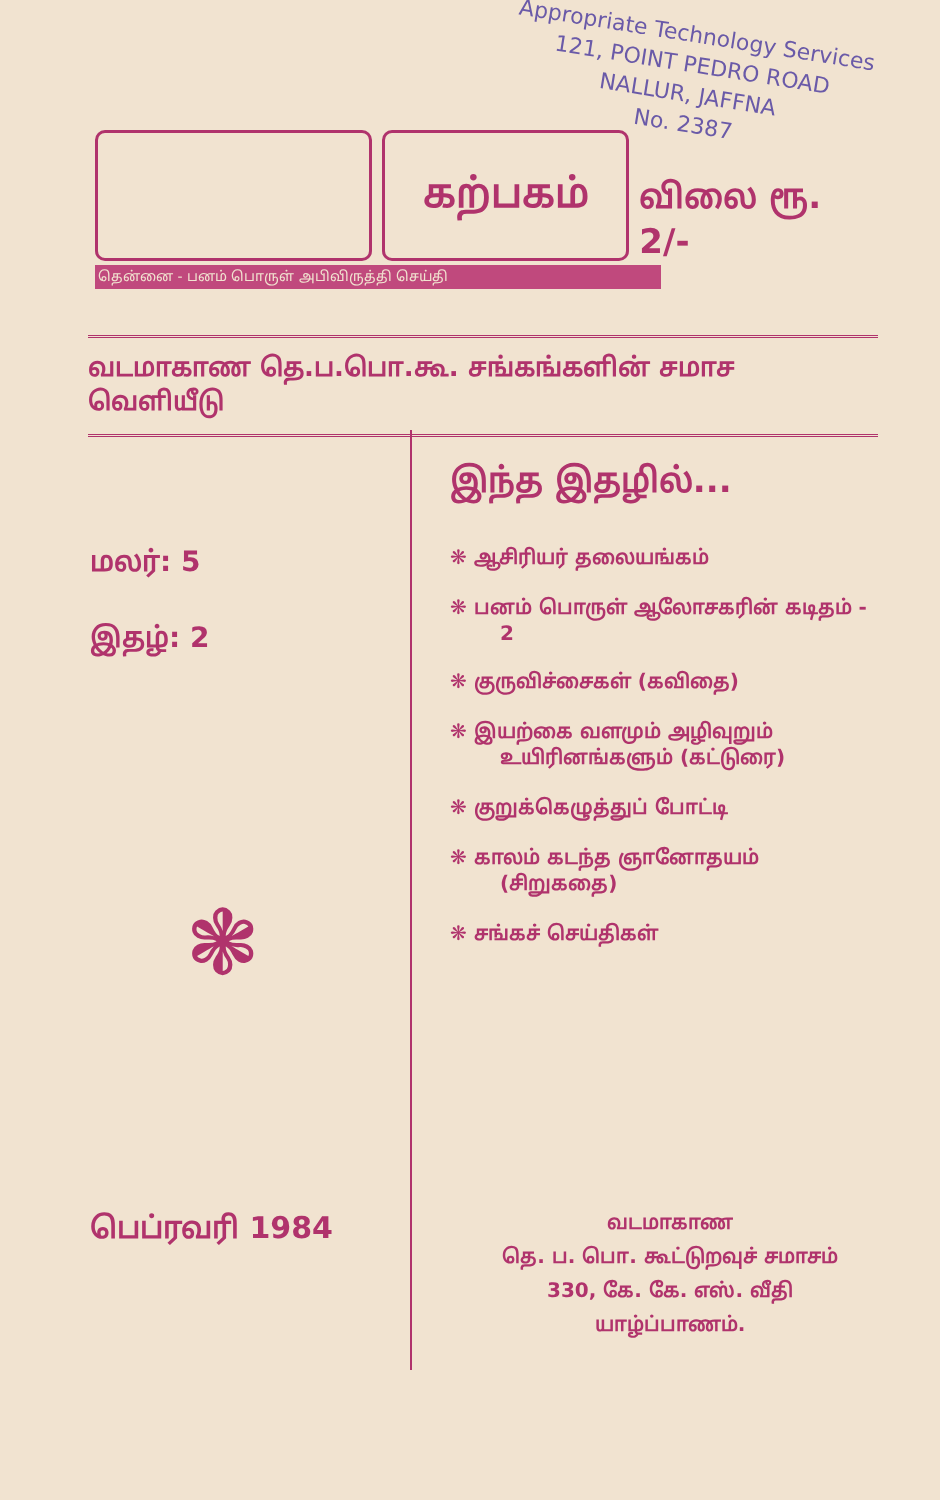Appropriate Technology Services
121, POINT PEDRO ROAD
NALLUR, JAFFNA
No. 2387
கற்பகம்
விலை ரூ. 2/-
தென்னை - பனம் பொருள் அபிவிருத்தி செய்தி
வடமாகாண தெ.ப.பொ.கூ. சங்கங்களின் சமாச வெளியீடு
மலர்: 5
இதழ்: 2
இந்த இதழில்...
❋ ஆசிரியர் தலையங்கம்
❋ பனம் பொருள் ஆலோசகரின் கடிதம் - 2
❋ குருவிச்சைகள் (கவிதை)
❋ இயற்கை வளமும் அழிவுறும் உயிரினங்களும் (கட்டுரை)
❋ குறுக்கெழுத்துப் போட்டி
❋ காலம் கடந்த ஞானோதயம் (சிறுகதை)
❋ சங்கச் செய்திகள்
❃
பெப்ரவரி 1984
வடமாகாண
தெ. ப. பொ. கூட்டுறவுச் சமாசம்
330, கே. கே. எஸ். வீதி
யாழ்ப்பாணம்.